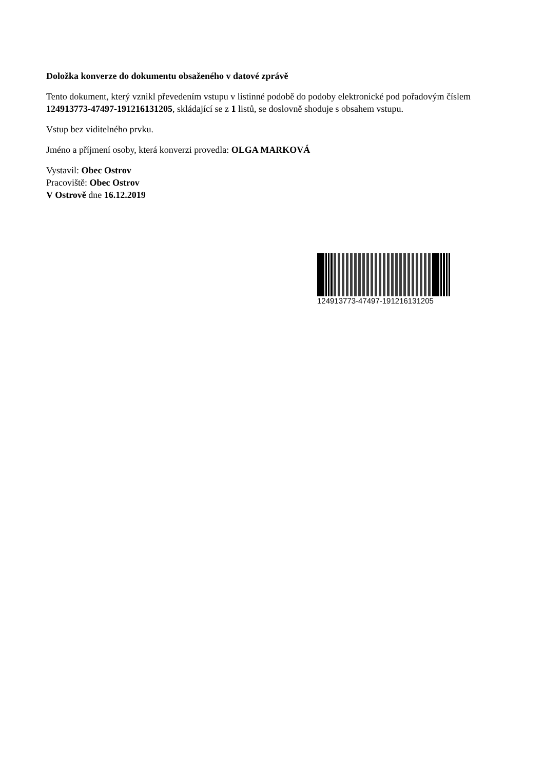Doložka konverze do dokumentu obsaženého v datové zprávě
Tento dokument, který vznikl převedením vstupu v listinné podobě do podoby elektronické pod pořadovým číslem 124913773-47497-191216131205, skládající se z 1 listů, se doslovně shoduje s obsahem vstupu.
Vstup bez viditelného prvku.
Jméno a příjmení osoby, která konverzi provedla: OLGA MARKOVÁ
Vystavil: Obec Ostrov
Pracoviště: Obec Ostrov
V Ostrově dne 16.12.2019
124913773-47497-191216131205